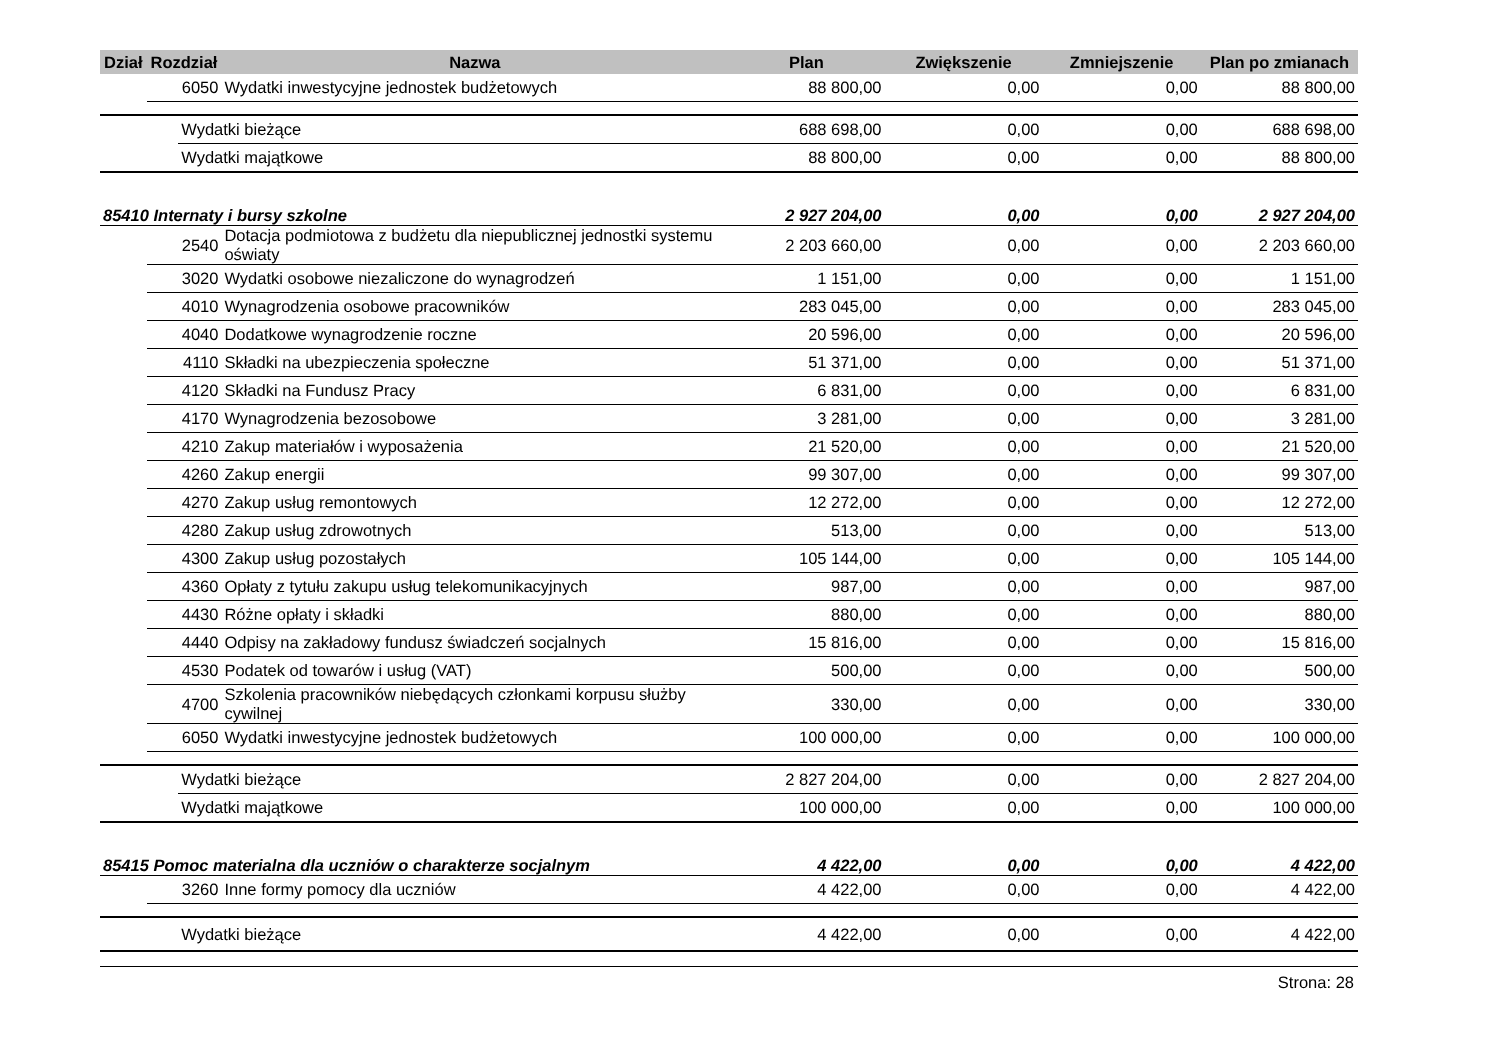| Dział | Rozdział | | Nazwa | Plan | Zwiększenie | Zmniejszenie | Plan po zmianach |
| --- | --- | --- | --- | --- | --- | --- | --- |
| | 6050 | | Wydatki inwestycyjne jednostek budżetowych | 88 800,00 | 0,00 | 0,00 | 88 800,00 |
| | | Wydatki bieżące | | 688 698,00 | 0,00 | 0,00 | 688 698,00 |
| | | Wydatki majątkowe | | 88 800,00 | 0,00 | 0,00 | 88 800,00 |
| 85410 Internaty i bursy szkolne | | | | 2 927 204,00 | 0,00 | 0,00 | 2 927 204,00 |
| | 2540 | | Dotacja podmiotowa z budżetu dla niepublicznej jednostki systemu oświaty | 2 203 660,00 | 0,00 | 0,00 | 2 203 660,00 |
| | 3020 | | Wydatki osobowe niezaliczone do wynagrodzeń | 1 151,00 | 0,00 | 0,00 | 1 151,00 |
| | 4010 | | Wynagrodzenia osobowe pracowników | 283 045,00 | 0,00 | 0,00 | 283 045,00 |
| | 4040 | | Dodatkowe wynagrodzenie roczne | 20 596,00 | 0,00 | 0,00 | 20 596,00 |
| | 4110 | | Składki na ubezpieczenia społeczne | 51 371,00 | 0,00 | 0,00 | 51 371,00 |
| | 4120 | | Składki na Fundusz Pracy | 6 831,00 | 0,00 | 0,00 | 6 831,00 |
| | 4170 | | Wynagrodzenia bezosobowe | 3 281,00 | 0,00 | 0,00 | 3 281,00 |
| | 4210 | | Zakup materiałów i wyposażenia | 21 520,00 | 0,00 | 0,00 | 21 520,00 |
| | 4260 | | Zakup energii | 99 307,00 | 0,00 | 0,00 | 99 307,00 |
| | 4270 | | Zakup usług remontowych | 12 272,00 | 0,00 | 0,00 | 12 272,00 |
| | 4280 | | Zakup usług zdrowotnych | 513,00 | 0,00 | 0,00 | 513,00 |
| | 4300 | | Zakup usług pozostałych | 105 144,00 | 0,00 | 0,00 | 105 144,00 |
| | 4360 | | Opłaty z tytułu zakupu usług telekomunikacyjnych | 987,00 | 0,00 | 0,00 | 987,00 |
| | 4430 | | Różne opłaty i składki | 880,00 | 0,00 | 0,00 | 880,00 |
| | 4440 | | Odpisy na zakładowy fundusz świadczeń socjalnych | 15 816,00 | 0,00 | 0,00 | 15 816,00 |
| | 4530 | | Podatek od towarów i usług (VAT) | 500,00 | 0,00 | 0,00 | 500,00 |
| | 4700 | | Szkolenia pracowników niebędących członkami korpusu służby cywilnej | 330,00 | 0,00 | 0,00 | 330,00 |
| | 6050 | | Wydatki inwestycyjne jednostek budżetowych | 100 000,00 | 0,00 | 0,00 | 100 000,00 |
| | | Wydatki bieżące | | 2 827 204,00 | 0,00 | 0,00 | 2 827 204,00 |
| | | Wydatki majątkowe | | 100 000,00 | 0,00 | 0,00 | 100 000,00 |
| 85415 Pomoc materialna dla uczniów o charakterze socjalnym | | | | 4 422,00 | 0,00 | 0,00 | 4 422,00 |
| | 3260 | | Inne formy pomocy dla uczniów | 4 422,00 | 0,00 | 0,00 | 4 422,00 |
| | | Wydatki bieżące | | 4 422,00 | 0,00 | 0,00 | 4 422,00 |
Strona: 28